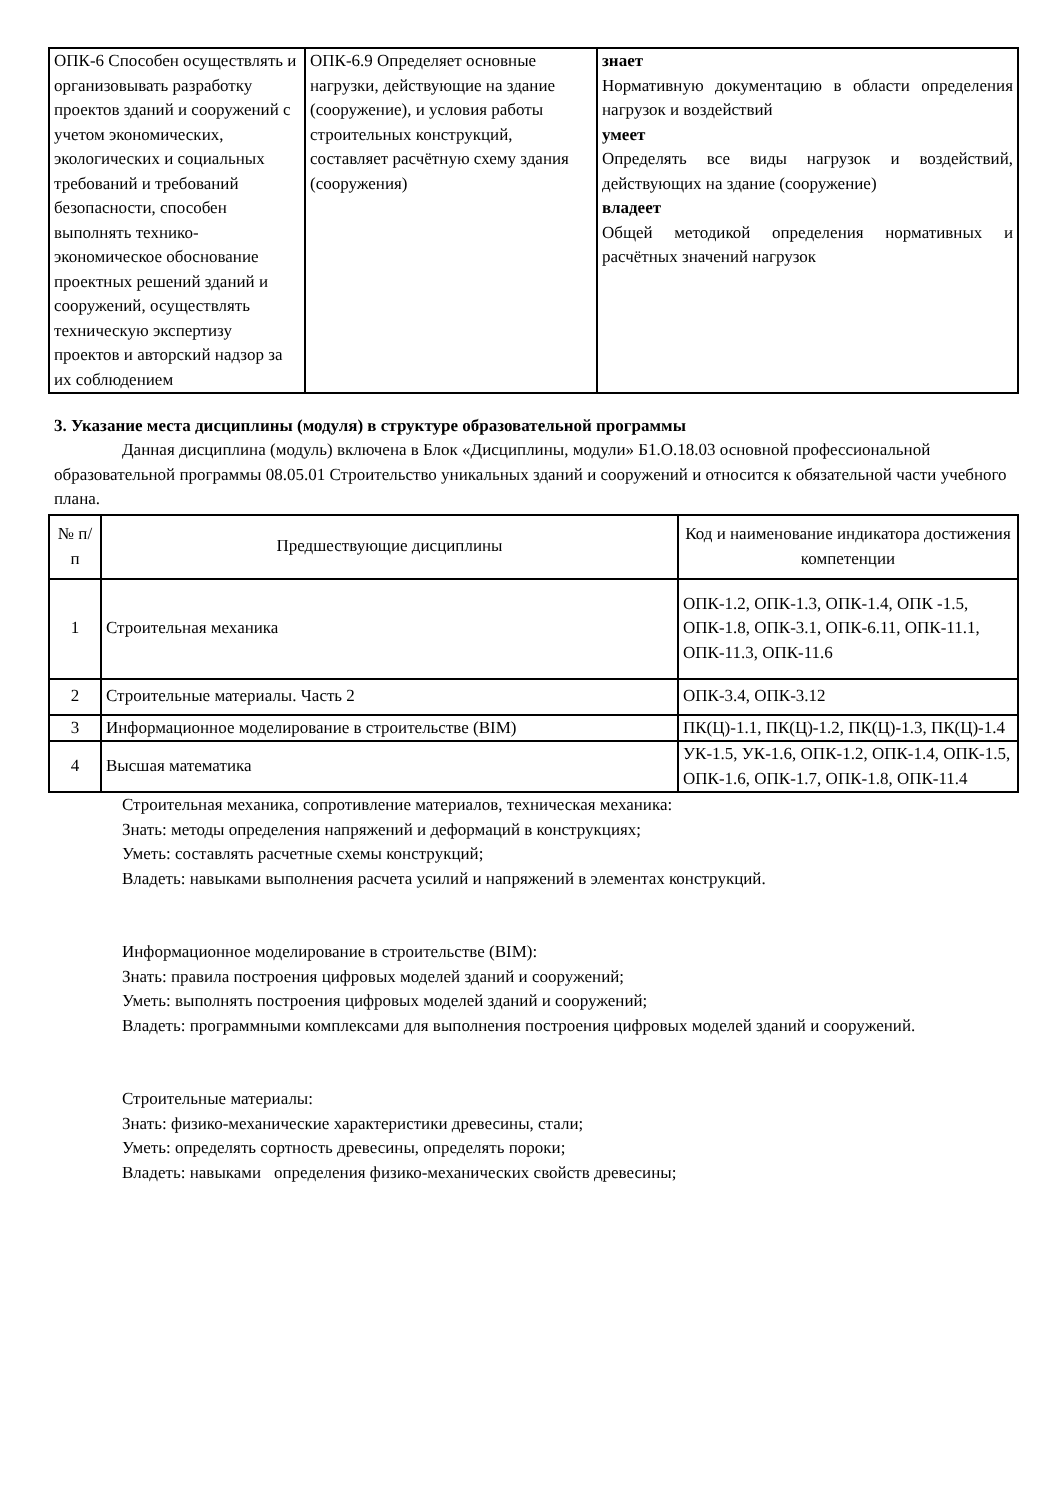| ОПК-6 Способен осуществлять и организовывать разработку проектов зданий и сооружений с учетом экономических, экологических и социальных требований и требований безопасности, способен выполнять технико-экономическое обоснование проектных решений зданий и сооружений, осуществлять техническую экспертизу проектов и авторский надзор за их соблюдением | ОПК-6.9 Определяет основные нагрузки, действующие на здание (сооружение), и условия работы строительных конструкций, составляет расчётную схему здания (сооружения) | знает Нормативную документацию в области определения нагрузок и воздействий умеет Определять все виды нагрузок и воздействий, действующих на здание (сооружение) владеет Общей методикой определения нормативных и расчётных значений нагрузок |
3. Указание места дисциплины (модуля) в структуре образовательной программы
Данная дисциплина (модуль) включена в Блок «Дисциплины, модули» Б1.О.18.03 основной профессиональной образовательной программы 08.05.01 Строительство уникальных зданий и сооружений и относится к обязательной части учебного плана.
| № п/п | Предшествующие дисциплины | Код и наименование индикатора достижения компетенции |
| --- | --- | --- |
| 1 | Строительная механика | ОПК-1.2, ОПК-1.3, ОПК-1.4, ОПК -1.5, ОПК-1.8, ОПК-3.1, ОПК-6.11, ОПК-11.1, ОПК-11.3, ОПК-11.6 |
| 2 | Строительные материалы. Часть 2 | ОПК-3.4, ОПК-3.12 |
| 3 | Информационное моделирование в строительстве (BIM) | ПК(Ц)-1.1, ПК(Ц)-1.2, ПК(Ц)-1.3, ПК(Ц)-1.4 |
| 4 | Высшая математика | УК-1.5, УК-1.6, ОПК-1.2, ОПК-1.4, ОПК-1.5, ОПК-1.6, ОПК-1.7, ОПК-1.8, ОПК-11.4 |
Строительная механика, сопротивление материалов, техническая механика:
Знать: методы определения напряжений и деформаций в конструкциях;
Уметь: составлять расчетные схемы конструкций;
Владеть: навыками выполнения расчета усилий и напряжений в элементах конструкций.
Информационное моделирование в строительстве (BIM):
Знать: правила построения цифровых моделей зданий и сооружений;
Уметь: выполнять построения цифровых моделей зданий и сооружений;
Владеть: программными комплексами для выполнения построения цифровых моделей зданий и сооружений.
Строительные материалы:
Знать: физико-механические характеристики древесины, стали;
Уметь: определять сортность древесины, определять пороки;
Владеть: навыками определения физико-механических свойств древесины;